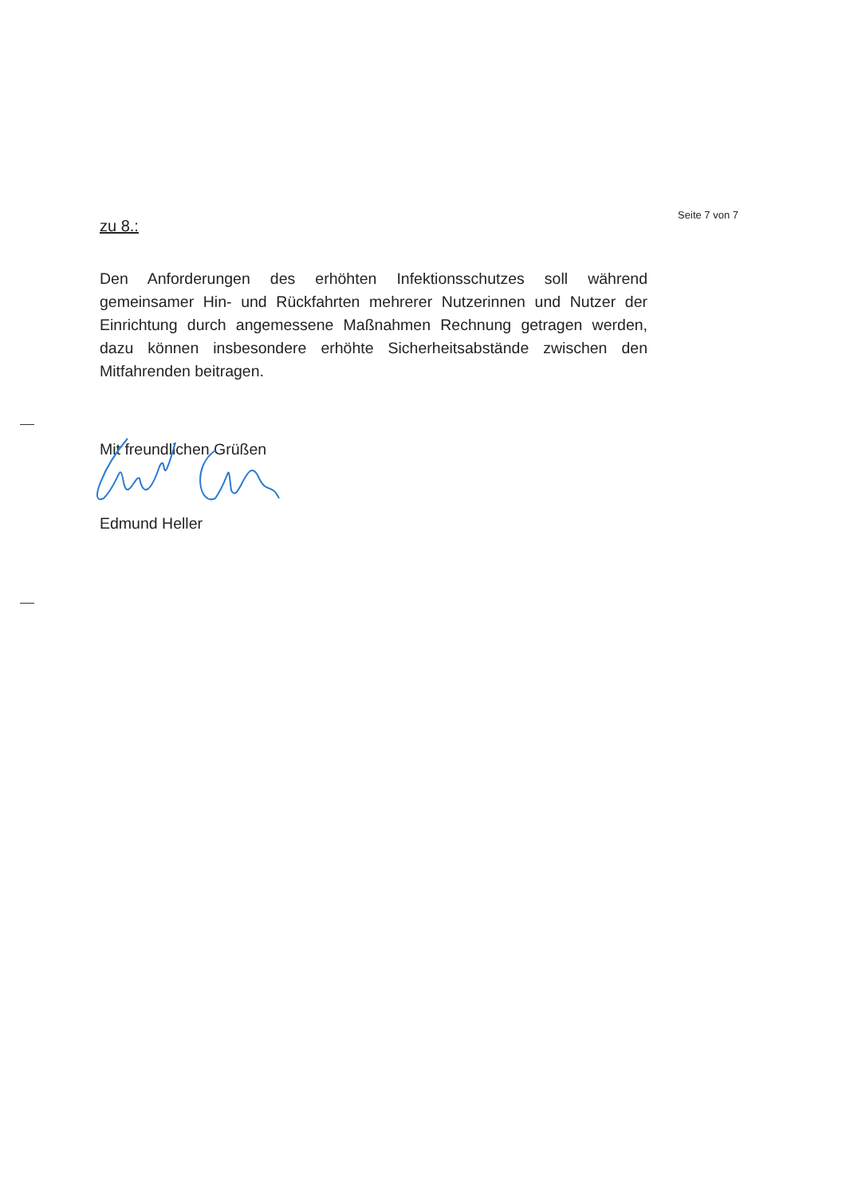zu 8.:
Seite 7 von 7
Den Anforderungen des erhöhten Infektionsschutzes soll während gemeinsamer Hin- und Rückfahrten mehrerer Nutzerinnen und Nutzer der Einrichtung durch angemessene Maßnahmen Rechnung getragen werden, dazu können insbesondere erhöhte Sicherheitsabstände zwischen den Mitfahrenden beitragen.
Mit freundlichen Grüßen
Edmund Heller